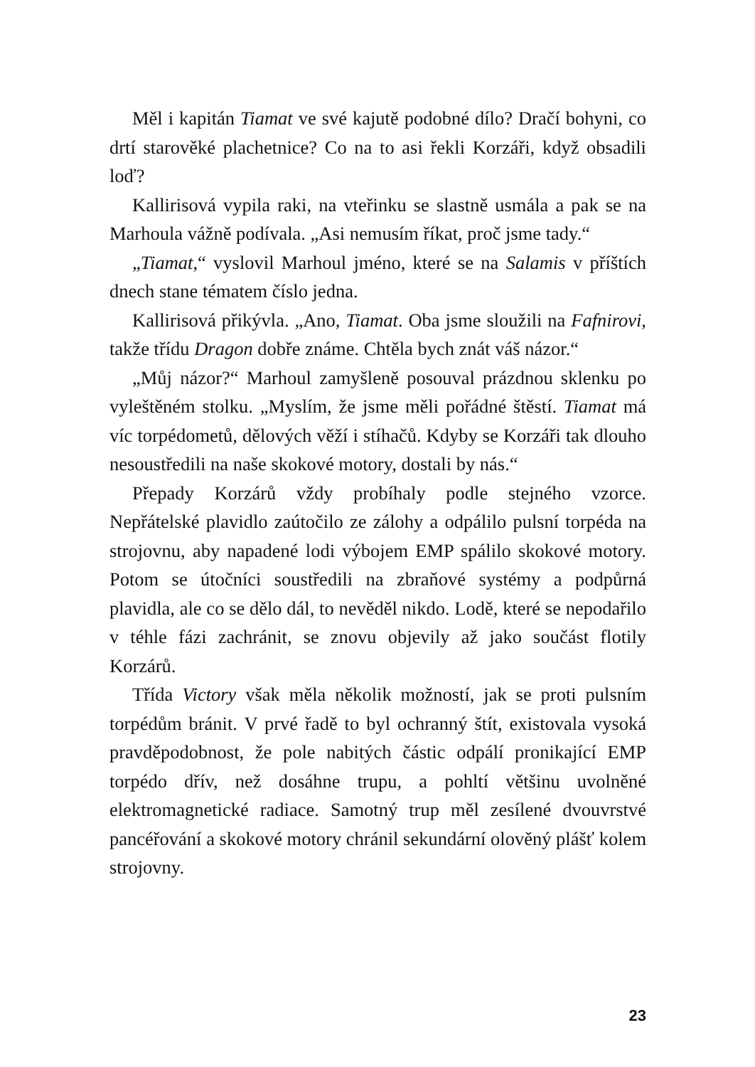Měl i kapitán Tiamat ve své kajutě podobné dílo? Dračí bohyni, co drtí starověké plachetnice? Co na to asi řekli Korzáři, když obsadili loď?
Kallirisová vypila raki, na vteřinku se slastně usmála a pak se na Marhoula vážně podívala. „Asi nemusím říkat, proč jsme tady.“
„Tiamat,“ vyslovil Marhoul jméno, které se na Salamis v příštích dnech stane tématem číslo jedna.
Kallirisová přikývla. „Ano, Tiamat. Oba jsme sloužili na Fafnirovi, takže třídu Dragon dobře známe. Chtěla bych znát váš názor.“
„Můj názor?“ Marhoul zamyšleně posouval prázdnou sklenku po vyleštěném stolku. „Myslím, že jsme měli pořádné štěstí. Tiamat má víc torpédometů, dělových věží i stíhačů. Kdyby se Korzáři tak dlouho nesoustředili na naše skokové motory, dostali by nás.“
Přepady Korzárů vždy probíhaly podle stejného vzorce. Nepřátelské plavidlo zaútočilo ze zálohy a odpálilo pulsní torpéda na strojovnu, aby napadené lodi výbojem EMP spálilo skokové motory. Potom se útočníci soustředili na zbraňové systémy a podpůrná plavidla, ale co se dělo dál, to nevěděl nikdo. Lodě, které se nepodařilo v téhle fázi zachránit, se znovu objevily až jako součást flotily Korzárů.
Třída Victory však měla několik možností, jak se proti pulsním torpédům bránit. V prvé řadě to byl ochranný štít, existovala vysoká pravděpodobnost, že pole nabitých částic odpálí pronikající EMP torpédo dřív, než dosáhne trupu, a pohltí většinu uvolněné elektromagnetické radiace. Samotný trup měl zesílené dvouvrstvé pancéřování a skokové motory chránil sekundární olověný plášť kolem strojovny.
23